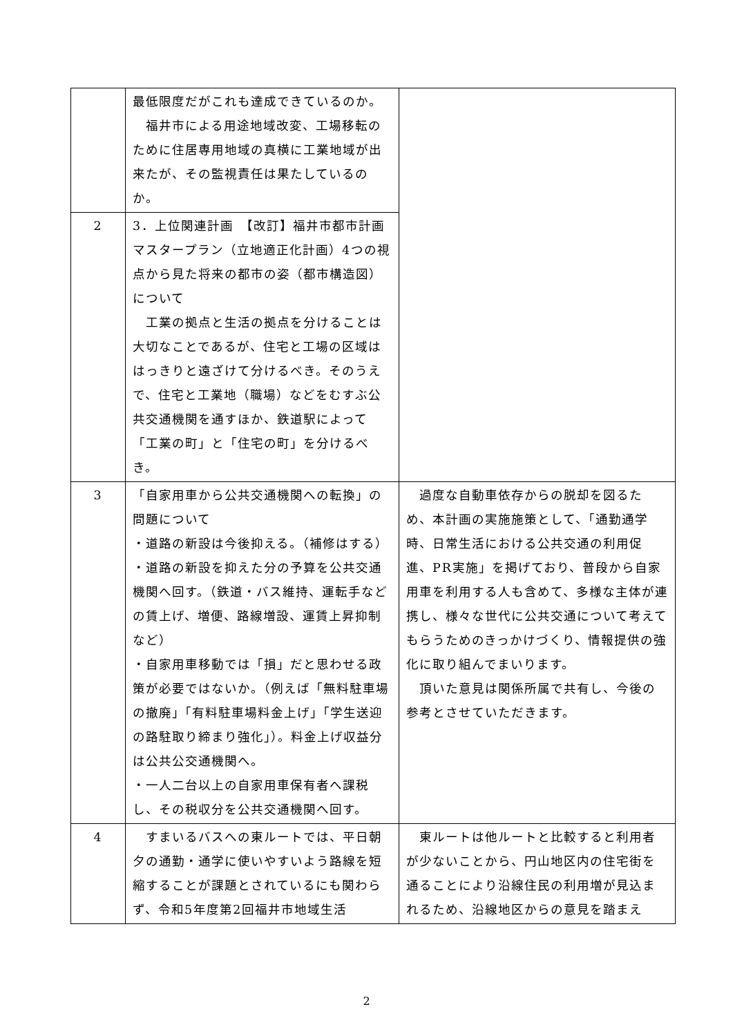| | 最低限度だがこれも達成できているのか。 福井市による用途地域改変、工場移転のために住居専用地域の真横に工業地域が出来たが、その監視責任は果たしているのか。 | |
| 2 | 3．上位関連計画 【改訂】福井市都市計画マスタープラン（立地適正化計画）4つの視点から見た将来の都市の姿（都市構造図）について 工業の拠点と生活の拠点を分けることは大切なことであるが、住宅と工場の区域ははっきりと遠ざけて分けるべき。そのうえで、住宅と工業地（職場）などをむすぶ公共交通機関を通すほか、鉄道駅によって「工業の町」と「住宅の町」を分けるべき。 | |
| 3 | 「自家用車から公共交通機関への転換」の問題について ・道路の新設は今後抑える。（補修はする） ・道路の新設を抑えた分の予算を公共交通機関へ回す。（鉄道・バス維持、運転手などの賃上げ、増便、路線増設、運賃上昇抑制など） ・自家用車移動では「損」だと思わせる政策が必要ではないか。（例えば「無料駐車場の撤廃」「有料駐車場料金上げ」「学生送迎の路駐取り締まり強化」）。料金上げ収益分は公共公交通機関へ。 ・一人二台以上の自家用車保有者へ課税し、その税収分を公共交通機関へ回す。 | 過度な自動車依存からの脱却を図るため、本計画の実施施策として、「通勤通学時、日常生活における公共交通の利用促進、PR実施」を掲げており、普段から自家用車を利用する人も含めて、多様な主体が連携し、様々な世代に公共交通について考えてもらうためのきっかけづくり、情報提供の強化に取り組んでまいります。 頂いた意見は関係所属で共有し、今後の参考とさせていただきます。 |
| 4 | すまいるバスへの東ルートでは、平日朝夕の通勤・通学に使いやすいよう路線を短縮することが課題とされているにも関わらず、令和5年度第2回福井市地域生活 | 東ルートは他ルートと比較すると利用者が少ないことから、円山地区内の住宅街を通ることにより沿線住民の利用増が見込まれるため、沿線地区からの意見を踏まえ |
2